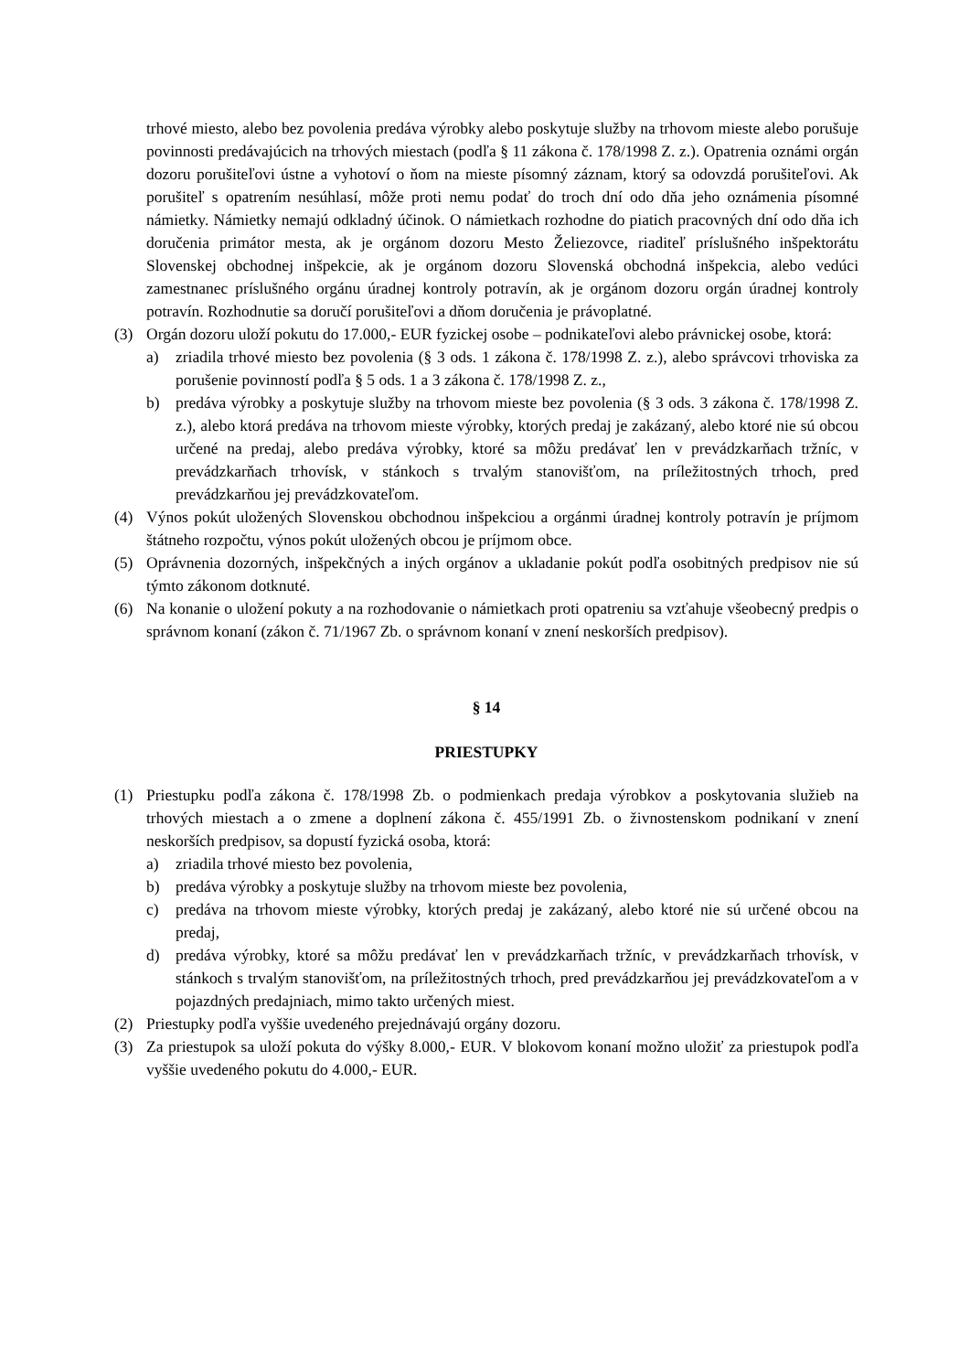trhové miesto, alebo bez povolenia predáva výrobky alebo poskytuje služby na trhovom mieste alebo porušuje povinnosti predávajúcich na trhových miestach (podľa § 11 zákona č. 178/1998 Z. z.). Opatrenia oznámi orgán dozoru porušiteľovi ústne a vyhotoví o ňom na mieste písomný záznam, ktorý sa odovzdá porušiteľovi. Ak porušiteľ s opatrením nesúhlasí, môže proti nemu podať do troch dní odo dňa jeho oznámenia písomné námietky. Námietky nemajú odkladný účinok. O námietkach rozhodne do piatich pracovných dní odo dňa ich doručenia primátor mesta, ak je orgánom dozoru Mesto Želiezovce, riaditeľ príslušného inšpektorátu Slovenskej obchodnej inšpekcie, ak je orgánom dozoru Slovenská obchodná inšpekcia, alebo vedúci zamestnanec príslušného orgánu úradnej kontroly potravín, ak je orgánom dozoru orgán úradnej kontroly potravín. Rozhodnutie sa doručí porušiteľovi a dňom doručenia je právoplatné.
(3) Orgán dozoru uloží pokutu do 17.000,- EUR fyzickej osobe – podnikateľovi alebo právnickej osobe, ktorá:
a) zriadila trhové miesto bez povolenia (§ 3 ods. 1 zákona č. 178/1998 Z. z.), alebo správcovi trhoviska za porušenie povinností podľa § 5 ods. 1 a 3 zákona č. 178/1998 Z. z.,
b) predáva výrobky a poskytuje služby na trhovom mieste bez povolenia (§ 3 ods. 3 zákona č. 178/1998 Z. z.), alebo ktorá predáva na trhovom mieste výrobky, ktorých predaj je zakázaný, alebo ktoré nie sú obcou určené na predaj, alebo predáva výrobky, ktoré sa môžu predávať len v prevádzkarňach tržníc, v prevádzkarňach trhovísk, v stánkoch s trvalým stanovišťom, na príležitostných trhoch, pred prevádzkarňou jej prevádzkovateľom.
(4) Výnos pokút uložených Slovenskou obchodnou inšpekciou a orgánmi úradnej kontroly potravín je príjmom štátneho rozpočtu, výnos pokút uložených obcou je príjmom obce.
(5) Oprávnenia dozorných, inšpekčných a iných orgánov a ukladanie pokút podľa osobitných predpisov nie sú týmto zákonom dotknuté.
(6) Na konanie o uložení pokuty a na rozhodovanie o námietkach proti opatreniu sa vzťahuje všeobecný predpis o správnom konaní (zákon č. 71/1967 Zb. o správnom konaní v znení neskorších predpisov).
§ 14
PRIESTUPKY
(1) Priestupku podľa zákona č. 178/1998 Zb. o podmienkach predaja výrobkov a poskytovania služieb na trhových miestach a o zmene a doplnení zákona č. 455/1991 Zb. o živnostenskom podnikaní v znení neskorších predpisov, sa dopustí fyzická osoba, ktorá:
a) zriadila trhové miesto bez povolenia,
b) predáva výrobky a poskytuje služby na trhovom mieste bez povolenia,
c) predáva na trhovom mieste výrobky, ktorých predaj je zakázaný, alebo ktoré nie sú určené obcou na predaj,
d) predáva výrobky, ktoré sa môžu predávať len v prevádzkarňach tržníc, v prevádzkarňach trhovísk, v stánkoch s trvalým stanovišťom, na príležitostných trhoch, pred prevádzkarňou jej prevádzkovateľom a v pojazdných predajniach, mimo takto určených miest.
(2) Priestupky podľa vyššie uvedeného prejednávajú orgány dozoru.
(3) Za priestupok sa uloží pokuta do výšky 8.000,- EUR. V blokovom konaní možno uložiť za priestupok podľa vyššie uvedeného pokutu do 4.000,- EUR.